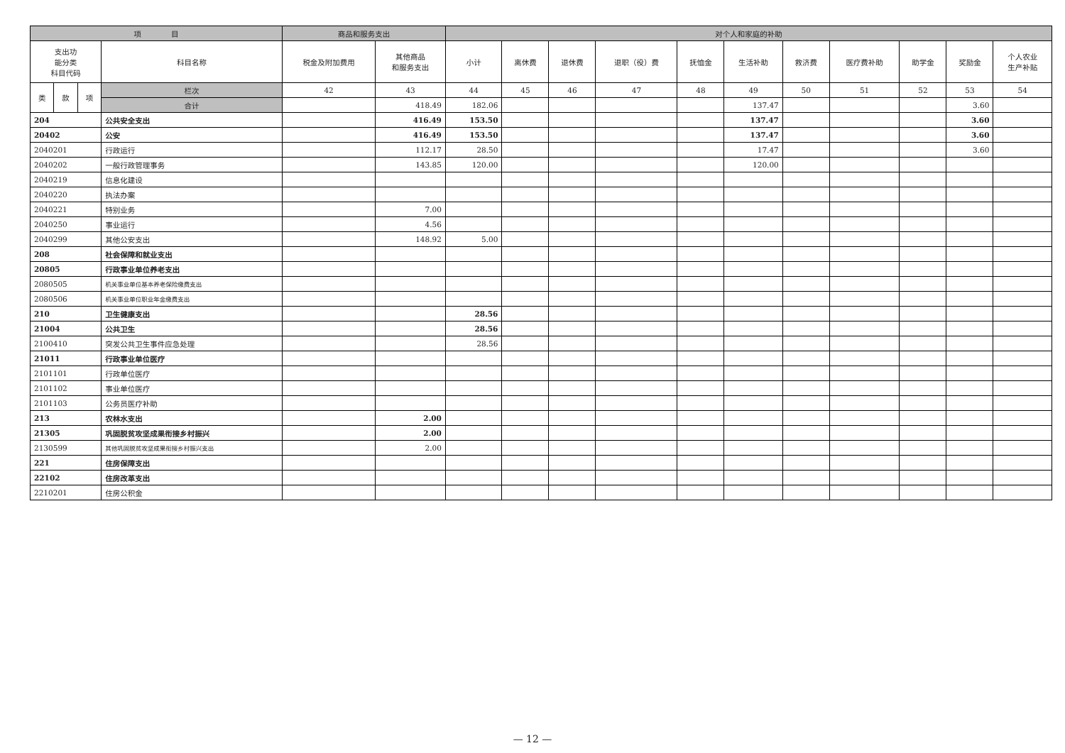| 项 目 | | | | 商品和服务支出 | | 对个人和家庭的补助 | | | | | | | | | | |
| --- | --- | --- | --- | --- | --- | --- | --- | --- | --- | --- | --- | --- | --- | --- | --- | --- |
| 支出功 能分类 科目代码 | | | 科目名称 | 税金及附加费用 | 其他商品 和服务支出 | 小计 | 离休费 | 退休费 | 退职（役）费 | 抚恤金 | 生活补助 | 救济费 | 医疗费补助 | 助学金 | 奖励金 | 个人农业 生产补贴 |
| 类 | 款 | 项 | 栏次 | 42 | 43 | 44 | 45 | 46 | 47 | 48 | 49 | 50 | 51 | 52 | 53 | 54 |
| | | | 合计 | | 418.49 | 182.06 | | | | | 137.47 | | | | 3.60 | |
| 204 | | | 公共安全支出 | | 416.49 | 153.50 | | | | | 137.47 | | | | 3.60 | |
| 20402 | | | 公安 | | 416.49 | 153.50 | | | | | 137.47 | | | | 3.60 | |
| 2040201 | | | 行政运行 | | 112.17 | 28.50 | | | | | 17.47 | | | | 3.60 | |
| 2040202 | | | 一般行政管理事务 | | 143.85 | 120.00 | | | | | 120.00 | | | | | |
| 2040219 | | | 信息化建设 | | | | | | | | | | | | | |
| 2040220 | | | 执法办案 | | | | | | | | | | | | | |
| 2040221 | | | 特别业务 | | 7.00 | | | | | | | | | | | |
| 2040250 | | | 事业运行 | | 4.56 | | | | | | | | | | | |
| 2040299 | | | 其他公安支出 | | 148.92 | 5.00 | | | | | | | | | | |
| 208 | | | 社会保障和就业支出 | | | | | | | | | | | | | |
| 20805 | | | 行政事业单位养老支出 | | | | | | | | | | | | | |
| 2080505 | | | 机关事业单位基本养老保险缴费支出 | | | | | | | | | | | | | |
| 2080506 | | | 机关事业单位职业年金缴费支出 | | | | | | | | | | | | | |
| 210 | | | 卫生健康支出 | | | 28.56 | | | | | | | | | | |
| 21004 | | | 公共卫生 | | | 28.56 | | | | | | | | | | |
| 2100410 | | | 突发公共卫生事件应急处理 | | | 28.56 | | | | | | | | | | |
| 21011 | | | 行政事业单位医疗 | | | | | | | | | | | | | |
| 2101101 | | | 行政单位医疗 | | | | | | | | | | | | | |
| 2101102 | | | 事业单位医疗 | | | | | | | | | | | | | |
| 2101103 | | | 公务员医疗补助 | | | | | | | | | | | | | |
| 213 | | | 农林水支出 | | 2.00 | | | | | | | | | | | |
| 21305 | | | 巩固脱贫攻坚成果衔接乡村振兴 | | 2.00 | | | | | | | | | | | |
| 2130599 | | | 其他巩固脱贫攻坚成果衔接乡村振兴支出 | | 2.00 | | | | | | | | | | | |
| 221 | | | 住房保障支出 | | | | | | | | | | | | | |
| 22102 | | | 住房改革支出 | | | | | | | | | | | | | |
| 2210201 | | | 住房公积金 | | | | | | | | | | | | | |
— 12 —